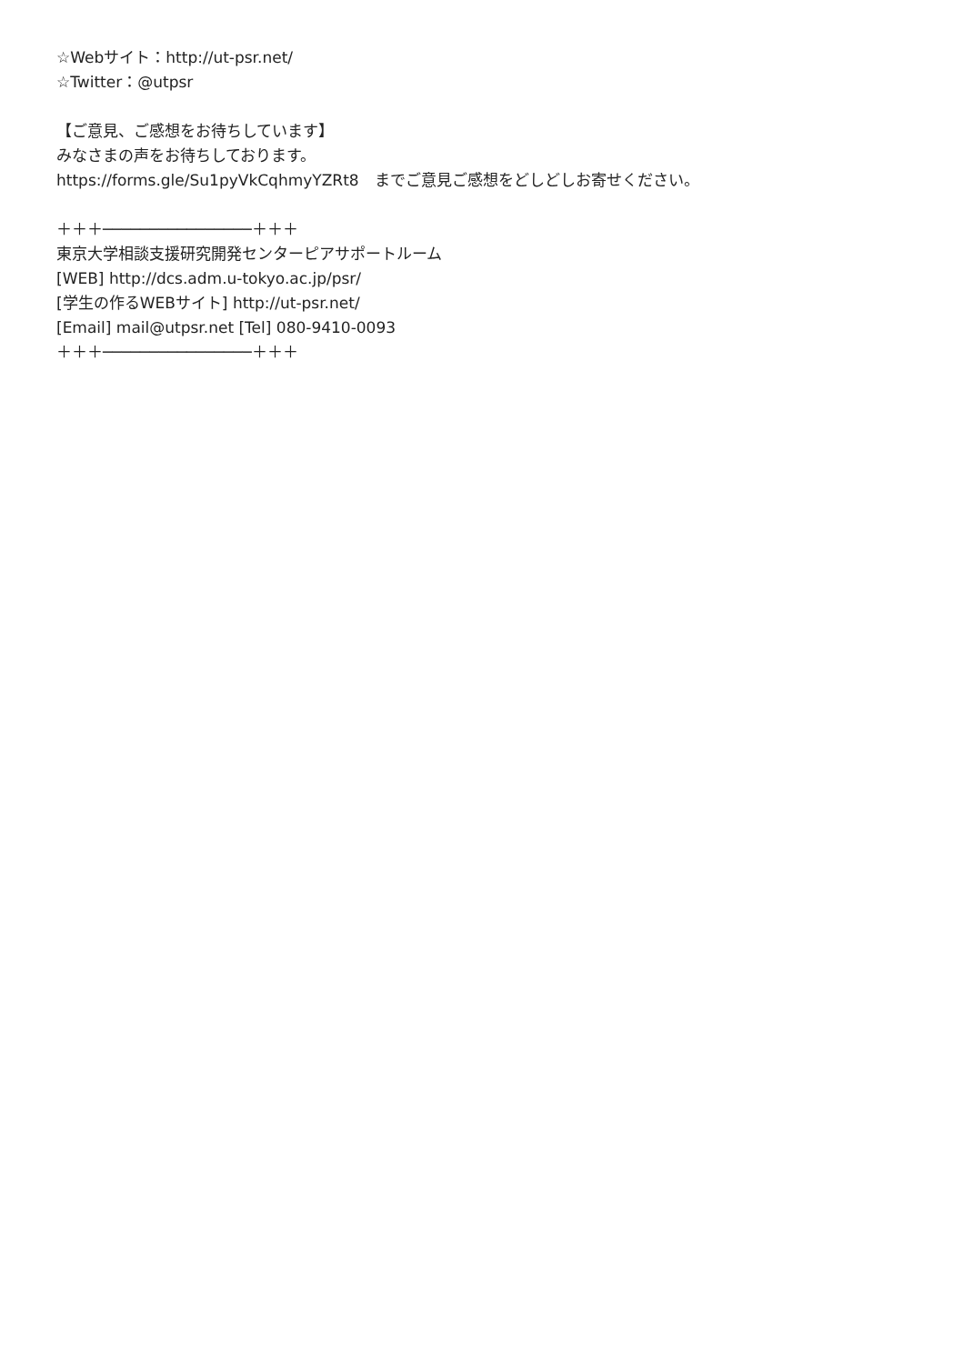☆Webサイト：http://ut-psr.net/
☆Twitter：@utpsr
【ご意見、ご感想をお待ちしています】
みなさまの声をお待ちしております。
https://forms.gle/Su1pyVkCqhmyYZRt8　までご意見ご感想をどしどしお寄せください。
＋＋＋────────────────＋＋＋
東京大学相談支援研究開発センターピアサポートルーム
[WEB] http://dcs.adm.u-tokyo.ac.jp/psr/
[学生の作るWEBサイト] http://ut-psr.net/
[Email] mail@utpsr.net [Tel] 080-9410-0093
＋＋＋────────────────＋＋＋